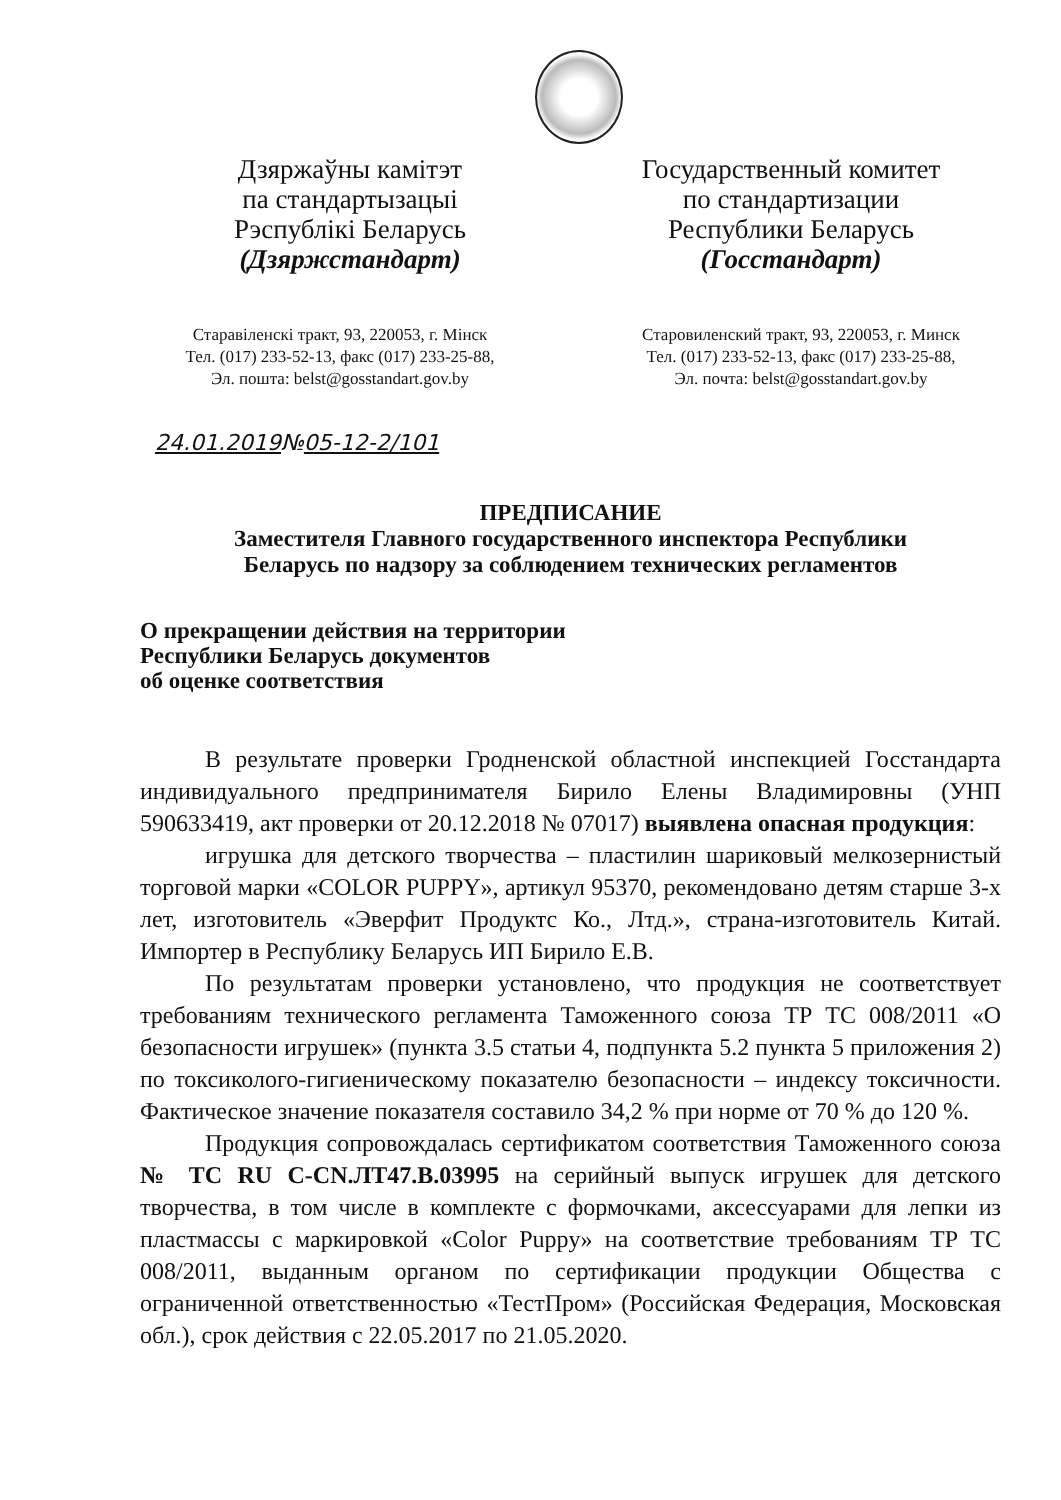Дзяржаўны камітэт
па стандартызацыі
Рэспублікі Беларусь
(Дзяржстандарт)
Государственный комитет
по стандартизации
Республики Беларусь
(Госстандарт)
Старавіленскі тракт, 93, 220053, г. Мінск
Тел. (017) 233-52-13, факс (017) 233-25-88,
Эл. пошта: belst@gosstandart.gov.by
Старовиленский тракт, 93, 220053, г. Минск
Тел. (017) 233-52-13, факс (017) 233-25-88,
Эл. почта: belst@gosstandart.gov.by
24.01.2019№05-12-2/101
ПРЕДПИСАНИЕ
Заместителя Главного государственного инспектора Республики
Беларусь по надзору за соблюдением технических регламентов
О прекращении действия на территории
Республики Беларусь документов
об оценке соответствия
В результате проверки Гродненской областной инспекцией Госстандарта индивидуального предпринимателя Бирило Елены Владимировны (УНП 590633419, акт проверки от 20.12.2018 № 07017) выявлена опасная продукция:
игрушка для детского творчества – пластилин шариковый мелкозернистый торговой марки «COLOR PUPPY», артикул 95370, рекомендовано детям старше 3-х лет, изготовитель «Эверфит Продуктс Ко., Лтд.», страна-изготовитель Китай. Импортер в Республику Беларусь ИП Бирило Е.В.
По результатам проверки установлено, что продукция не соответствует требованиям технического регламента Таможенного союза ТР ТС 008/2011 «О безопасности игрушек» (пункта 3.5 статьи 4, подпункта 5.2 пункта 5 приложения 2) по токсиколого-гигиеническому показателю безопасности – индексу токсичности. Фактическое значение показателя составило 34,2 % при норме от 70 % до 120 %.
Продукция сопровождалась сертификатом соответствия Таможенного союза № ТС RU C-CN.ЛТ47.В.03995 на серийный выпуск игрушек для детского творчества, в том числе в комплекте с формочками, аксессуарами для лепки из пластмассы с маркировкой «Color Puppy» на соответствие требованиям ТР ТС 008/2011, выданным органом по сертификации продукции Общества с ограниченной ответственностью «ТестПром» (Российская Федерация, Московская обл.), срок действия с 22.05.2017 по 21.05.2020.